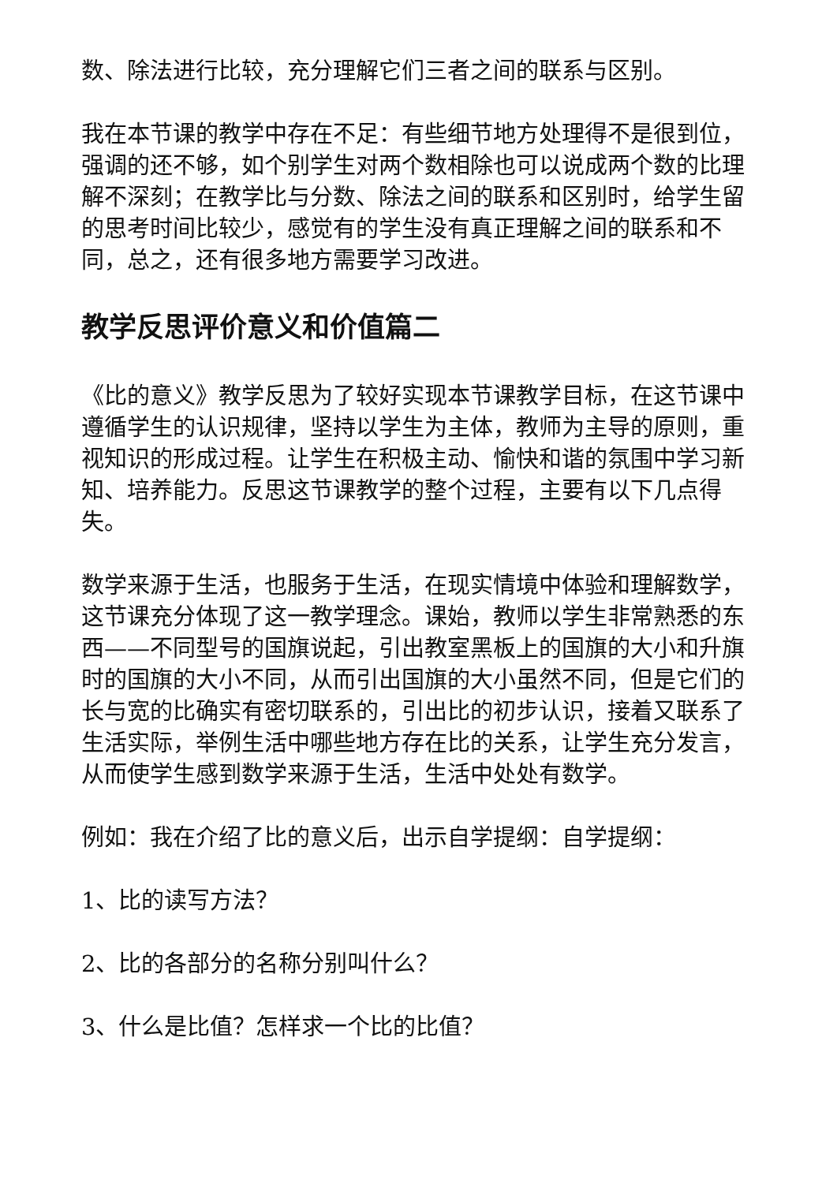数、除法进行比较，充分理解它们三者之间的联系与区别。
我在本节课的教学中存在不足：有些细节地方处理得不是很到位，强调的还不够，如个别学生对两个数相除也可以说成两个数的比理解不深刻；在教学比与分数、除法之间的联系和区别时，给学生留的思考时间比较少，感觉有的学生没有真正理解之间的联系和不同，总之，还有很多地方需要学习改进。
教学反思评价意义和价值篇二
《比的意义》教学反思为了较好实现本节课教学目标，在这节课中遵循学生的认识规律，坚持以学生为主体，教师为主导的原则，重视知识的形成过程。让学生在积极主动、愉快和谐的氛围中学习新知、培养能力。反思这节课教学的整个过程，主要有以下几点得失。
数学来源于生活，也服务于生活，在现实情境中体验和理解数学，这节课充分体现了这一教学理念。课始，教师以学生非常熟悉的东西——不同型号的国旗说起，引出教室黑板上的国旗的大小和升旗时的国旗的大小不同，从而引出国旗的大小虽然不同，但是它们的长与宽的比确实有密切联系的，引出比的初步认识，接着又联系了生活实际，举例生活中哪些地方存在比的关系，让学生充分发言，从而使学生感到数学来源于生活，生活中处处有数学。
例如：我在介绍了比的意义后，出示自学提纲：自学提纲：
1、比的读写方法？
2、比的各部分的名称分别叫什么？
3、什么是比值？怎样求一个比的比值？